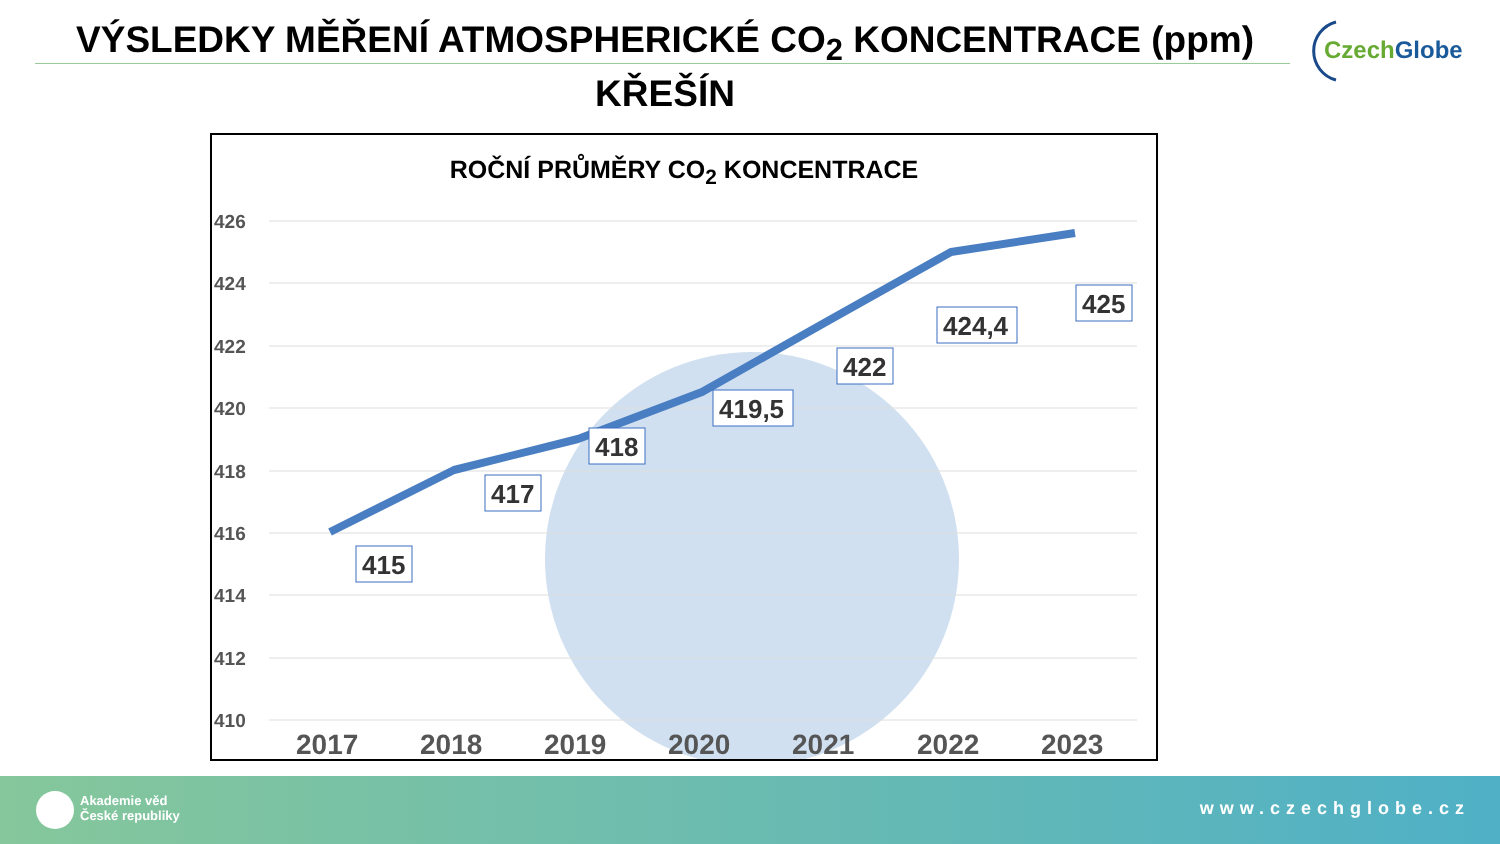VÝSLEDKY MĚŘENÍ ATMOSPHERICKÉ CO<sub>2</sub> KONCENTRACE (ppm)
KŘEŠÍN
CzechGlobe
ROČNÍ PRŮMĚRY CO<sub>2</sub> KONCENTRACE
426
424
422
420
418
416
414
412
410
415
417
418
419,5
422
424,4
425
2017
2018
2019
2020
2021
2022
2023
Akademie věd
České republiky
www.czechglobe.cz